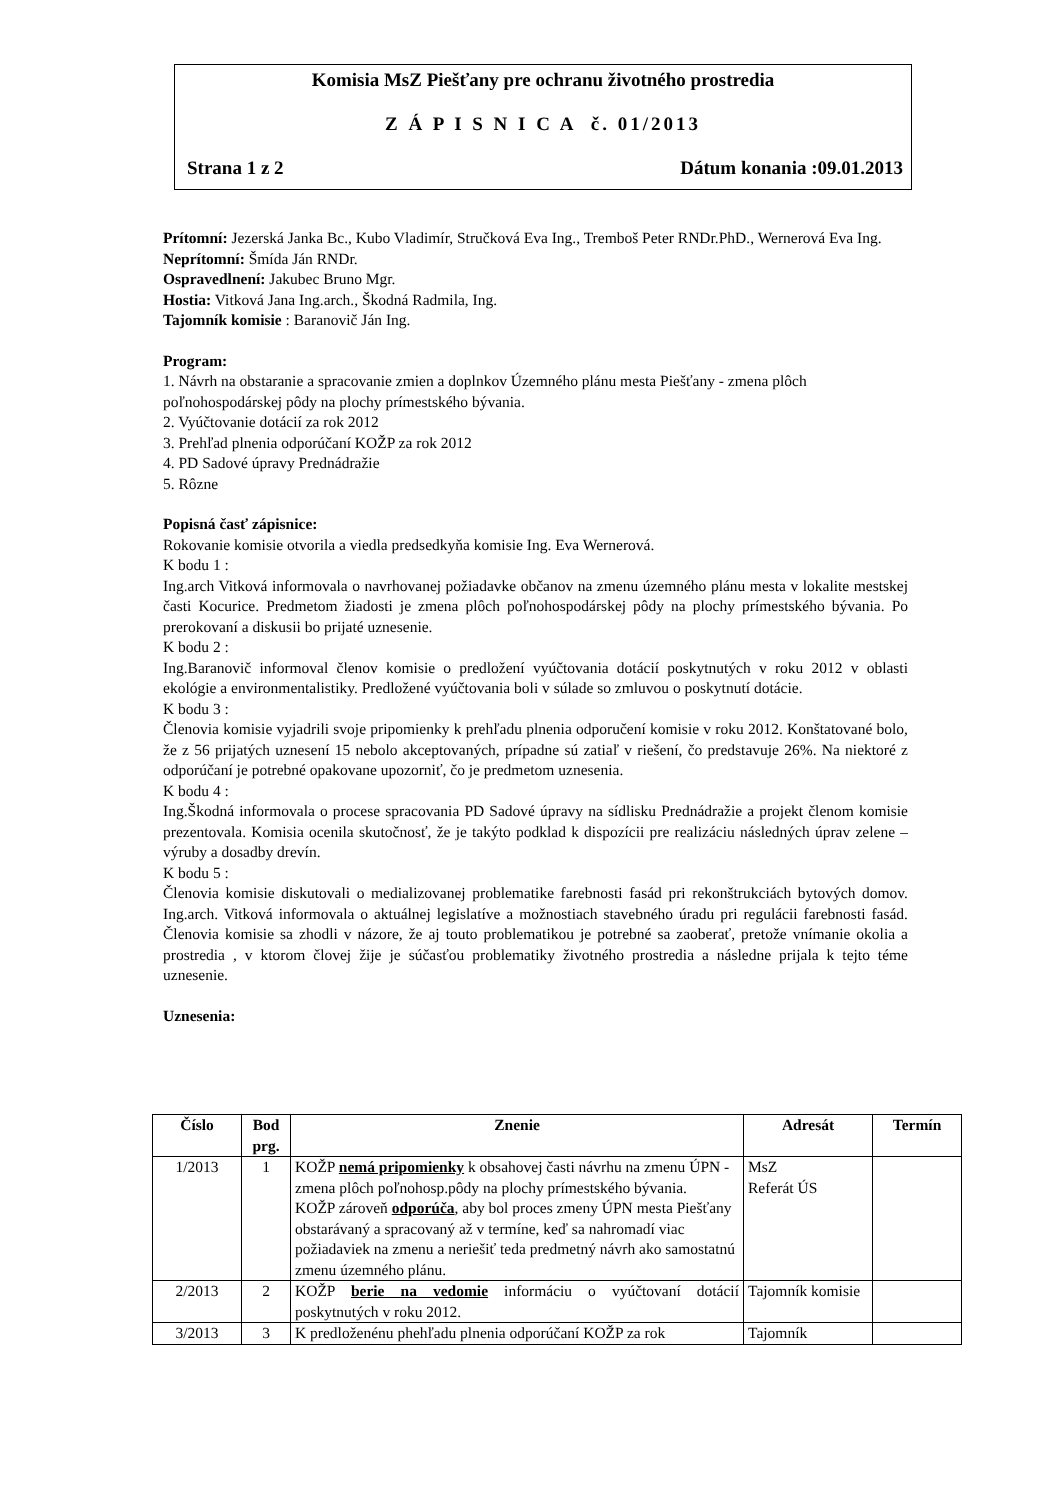Komisia MsZ Piešťany pre ochranu životného prostredia
Z Á P I S N I C A č. 01/2013
Strana 1 z 2 Dátum konania :09.01.2013
Prítomní: Jezerská Janka Bc., Kubo Vladimír, Stručková Eva Ing., Tremboš Peter RNDr.PhD., Wernerová Eva Ing.
Neprítomní: Šmída Ján RNDr.
Ospravedlnení: Jakubec Bruno Mgr.
Hostia: Vitková Jana Ing.arch., Škodná Radmila, Ing.
Tajomník komisie : Baranovič Ján Ing.
Program:
1. Návrh na obstaranie a spracovanie zmien a doplnkov Územného plánu mesta Piešťany - zmena plôch poľnohospodárskej pôdy na plochy prímestského bývania.
2. Vyúčtovanie dotácií za rok 2012
3. Prehľad plnenia odporúčaní KOŽP za rok 2012
4. PD Sadové úpravy Prednádražie
5. Rôzne
Popisná časť zápisnice:
Rokovanie komisie otvorila a viedla predsedkyňa komisie Ing. Eva Wernerová.
K bodu 1 :
Ing.arch Vitková informovala o navrhovanej požiadavke občanov na zmenu územného plánu mesta v lokalite mestskej časti Kocurice. Predmetom žiadosti je zmena plôch poľnohospodárskej pôdy na plochy prímestského bývania. Po prerokovaní a diskusii bo prijaté uznesenie.
K bodu 2 :
Ing.Baranovič informoval členov komisie o predložení vyúčtovania dotácií poskytnutých v roku 2012 v oblasti ekológie a environmentalistiky. Predložené vyúčtovania boli v súlade so zmluvou o poskytnutí dotácie.
K bodu 3 :
Členovia komisie vyjadrili svoje pripomienky k prehľadu plnenia odporučení komisie v roku 2012. Konštatované bolo, že z 56 prijatých uznesení 15 nebolo akceptovaných, prípadne sú zatiaľ v riešení, čo predstavuje 26%. Na niektoré z odporúčaní je potrebné opakovane upozorniť, čo je predmetom uznesenia.
K bodu 4 :
Ing.Škodná informovala o procese spracovania PD Sadové úpravy na sídlisku Prednádražie a projekt členom komisie prezentovala. Komisia ocenila skutočnosť, že je takýto podklad k dispozícii pre realizáciu následných úprav zelene – výruby a dosadby drevín.
K bodu 5 :
Členovia komisie diskutovali o medializovanej problematike farebnosti fasád pri rekonštrukciách bytových domov. Ing.arch. Vitková informovala o aktuálnej legislatíve a možnostiach stavebného úradu pri regulácii farebnosti fasád. Členovia komisie sa zhodli v názore, že aj touto problematikou je potrebné sa zaoberať, pretože vnímanie okolia a prostredia , v ktorom človej žije je súčasťou problematiky životného prostredia a následne prijala k tejto téme uznesenie.
Uznesenia:
| Číslo | Bod prg. | Znenie | Adresát | Termín |
| --- | --- | --- | --- | --- |
| 1/2013 | 1 | KOŽP nemá pripomienky k obsahovej časti návrhu na zmenu ÚPN -zmena plôch poľnohosp.pôdy na plochy prímestského bývania. KOŽP zároveň odporúča , aby bol proces zmeny ÚPN mesta Piešťany obstarávaný a spracovaný až v termíne, keď sa nahromadí viac požiadaviek na zmenu a neriešiť teda predmetný návrh ako samostatnú zmenu územného plánu. | MsZ Referát ÚS | |
| 2/2013 | 2 | KOŽP berie na vedomie informáciu o vyúčtovaní dotácií poskytnutých v roku 2012. | Tajomník komisie | |
| 3/2013 | 3 | K predloženénu phehľadu plnenia odporúčaní KOŽP za rok | Tajomník | |